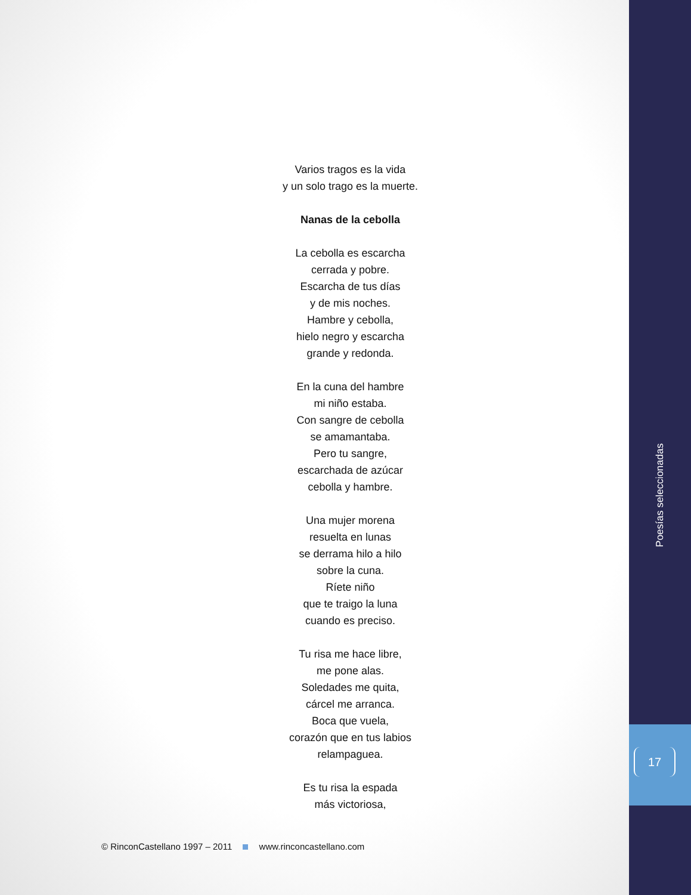Varios tragos es la vida
y un solo trago es la muerte.
Nanas de la cebolla
La cebolla es escarcha
cerrada y pobre.
Escarcha de tus días
y de mis noches.
Hambre y cebolla,
hielo negro y escarcha
grande y redonda.
En la cuna del hambre
mi niño estaba.
Con sangre de cebolla
se amamantaba.
Pero tu sangre,
escarchada de azúcar
cebolla y hambre.
Una mujer morena
resuelta en lunas
se derrama hilo a hilo
sobre la cuna.
Ríete niño
que te traigo la luna
cuando es preciso.
Tu risa me hace libre,
me pone alas.
Soledades me quita,
cárcel me arranca.
Boca que vuela,
corazón que en tus labios
relampaguea.
Es tu risa la espada
más victoriosa,
Poesías seleccionadas
17
© RinconCastellano 1997 – 2011 www.rinconcastellano.com